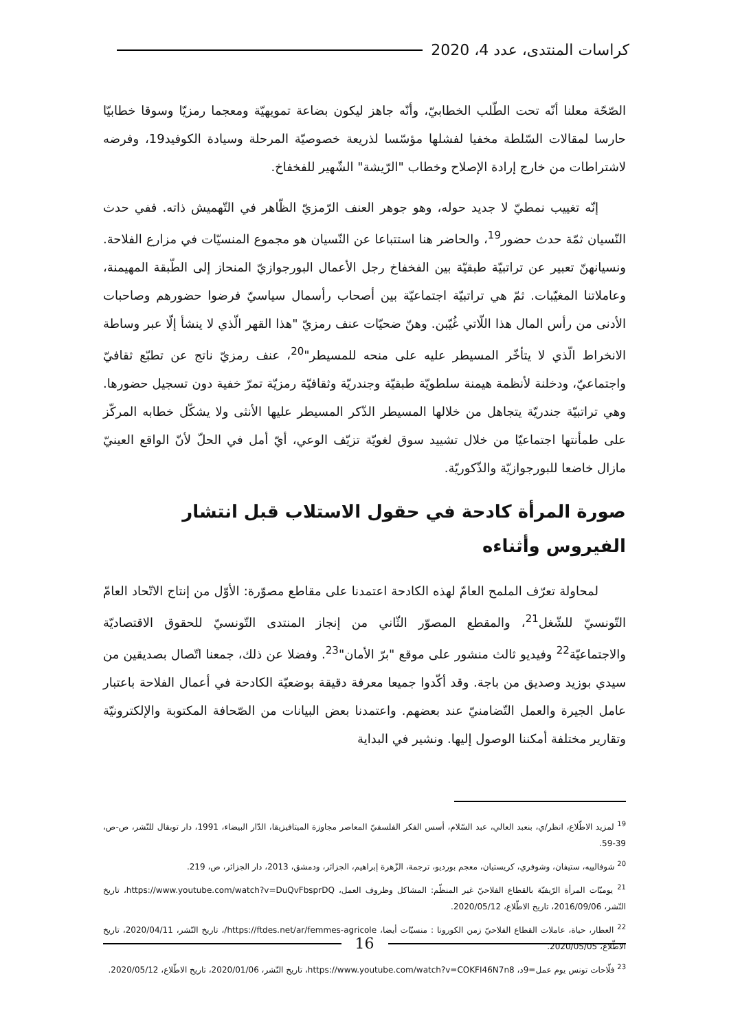كراسات المنتدى، عدد 4، 2020
الصّحّة معلنا أنّه تحت الطّلب الخطابيّ، وأنّه جاهز ليكون بضاعة تمويهيّة ومعجما رمزيّا وسوقا خطابيّا حارسا لمقالات السّلطة مخفيا لفشلها مؤسّسا لذريعة خصوصيّة المرحلة وسيادة الكوفيد19، وفرضه لاشتراطات من خارج إرادة الإصلاح وخطاب "الرّيشة" الشّهير للفخفاخ.
إنّه تغييب نمطيّ لا جديد حوله، وهو جوهر العنف الرّمزيّ الظّاهر في التّهميش ذاته. ففي حدث النّسيان ثمّة حدث حضور<sup>19</sup>، والحاضر هنا استتباعا عن النّسيان هو مجموع المنسيّات في مزارع الفلاحة. ونسيانهنّ تعبير عن تراتبيّة طبقيّة بين الفخفاخ رجل الأعمال البورجوازيّ المنحاز إلى الطّبقة المهيمنة، وعاملاتنا المغيّبات. ثمّ هي تراتبيّة اجتماعيّة بين أصحاب رأسمال سياسيّ فرضوا حضورهم وصاحبات الأدنى من رأس المال هذا اللّاتي غُيّبن. وهنّ ضحيّات عنف رمزيّ "هذا القهر الّذي لا ينشأ إلّا عبر وساطة الانخراط الّذي لا يتأخّر المسيطر عليه على منحه للمسيطر"<sup>20</sup>، عنف رمزيّ ناتج عن تطبّع ثقافيّ واجتماعيّ، ودخلنة لأنظمة هيمنة سلطويّة طبقيّة وجندريّة وثقافيّة رمزيّة تمرّ خفية دون تسجيل حضورها. وهي تراتبيّة جندريّة يتجاهل من خلالها المسيطر الذّكر المسيطر عليها الأنثى ولا يشكّل خطابه المركّز على طمأنتها اجتماعيّا من خلال تشييد سوق لغويّة تزيّف الوعي، أيّ أمل في الحلّ لأنّ الواقع العينيّ مازال خاضعا للبورجوازيّة والذّكوريّة.
صورة المرأة كادحة في حقول الاستلاب قبل انتشار الفيروس وأثناءه
لمحاولة تعرّف الملمح العامّ لهذه الكادحة اعتمدنا على مقاطع مصوّرة: الأوّل من إنتاج الاتّحاد العامّ التّونسيّ للشّغل<sup>21</sup>، والمقطع المصوّر الثّاني من إنجاز المنتدى التّونسيّ للحقوق الاقتصاديّة والاجتماعيّة<sup>22</sup> وفيديو ثالث منشور على موقع "برّ الأمان"<sup>23</sup>. وفضلا عن ذلك، جمعنا اتّصال بصديقين من سيدي بوزيد وصديق من باجة. وقد أكّدوا جميعا معرفة دقيقة بوضعيّة الكادحة في أعمال الفلاحة باعتبار عامل الجيرة والعمل التّضامنيّ عند بعضهم. واعتمدنا بعض البيانات من الصّحافة المكتوبة والإلكترونيّة وتقارير مختلفة أمكننا الوصول إليها. ونشير في البداية
<sup>19</sup> لمزيد الاطّلاع، انظر/ي، بنعبد العالي، عبد السّلام، أسس الفكر الفلسفيّ المعاصر مجاوزة الميتافيزيقا، الدّار البيضاء، 1991، دار توبقال للنّشر، ص-ص، 39-59.
<sup>20</sup> شوفالييه، ستيفان، وشوفري، كريستيان، معجم بورديو، ترجمة، الزّهرة إبراهيم، الجزائر، ودمشق، 2013، دار الجزائر، ص، 219.
<sup>21</sup> يوميّات المرأة الرّيفيّة بالقطاع الفلاحيّ غير المنظّم: المشاكل وظروف العمل، https://www.youtube.com/watch?v=DuQvFbsprDQ، تاريخ النّشر، 2016/09/06، تاريخ الاطّلاع، 2020/05/12.
<sup>22</sup> العطار، حياة، عاملات القطاع الفلاحيّ زمن الكورونا : منسيّات أيضا، https://ftdes.net/ar/femmes-agricole/، تاريخ النّشر، 2020/04/11، تاريخ الاطّلاع، 2020/05/05.
<sup>23</sup> فلّاحات تونس يوم عمل=9د، https://www.youtube.com/watch?v=COKFI46N7n8، تاريخ النّشر، 2020/01/06، تاريخ الاطّلاع، 2020/05/12.
16